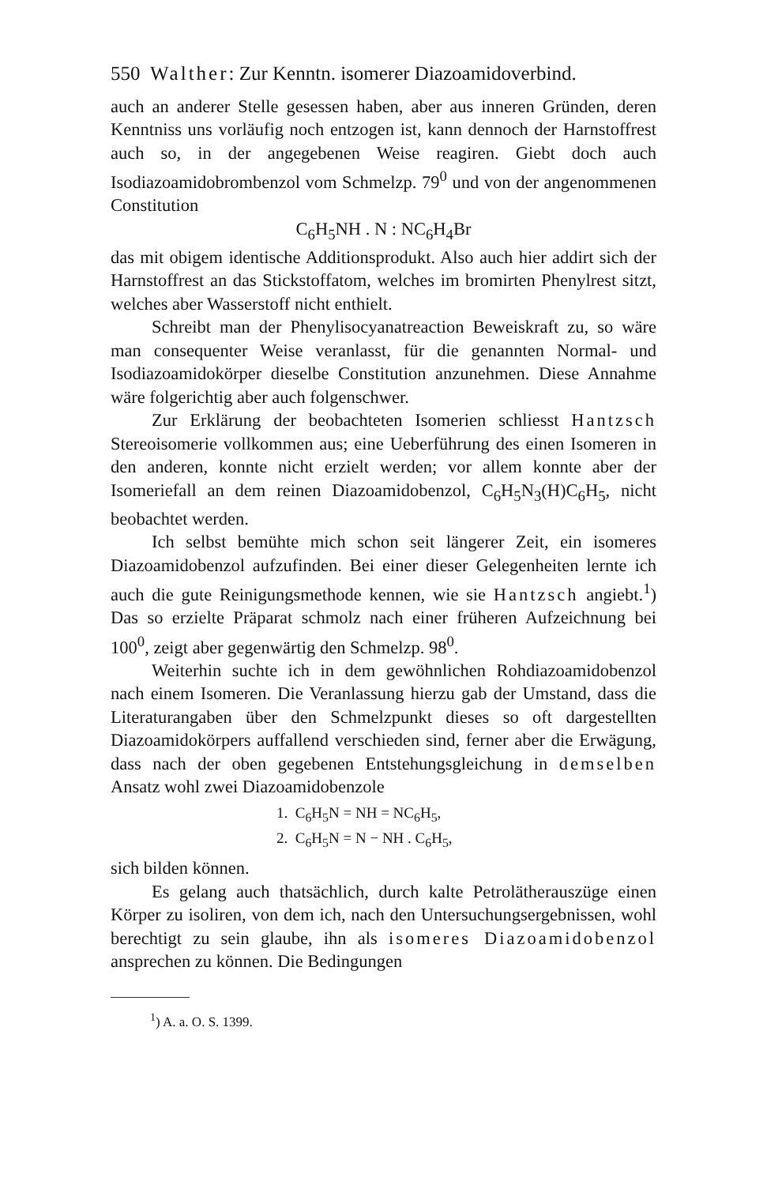550 Walther: Zur Kenntn. isomerer Diazoamidoverbind.
auch an anderer Stelle gesessen haben, aber aus inneren Gründen, deren Kenntniss uns vorläufig noch entzogen ist, kann dennoch der Harnstoffrest auch so, in der angegebenen Weise reagiren. Giebt doch auch Isodiazoamidobrombenzol vom Schmelzp. 79<sup>0</sup> und von der angenommenen Constitution
C<sub>6</sub>H<sub>5</sub>NH . N : NC<sub>6</sub>H<sub>4</sub>Br
das mit obigem identische Additionsprodukt. Also auch hier addirt sich der Harnstoffrest an das Stickstoffatom, welches im bromirten Phenylrest sitzt, welches aber Wasserstoff nicht enthielt.
Schreibt man der Phenylisocyanatreaction Beweiskraft zu, so wäre man consequenter Weise veranlasst, für die genannten Normal- und Isodiazoamidokörper dieselbe Constitution anzunehmen. Diese Annahme wäre folgerichtig aber auch folgenschwer.
Zur Erklärung der beobachteten Isomerien schliesst Hantzsch Stereoisomerie vollkommen aus; eine Ueberführung des einen Isomeren in den anderen, konnte nicht erzielt werden; vor allem konnte aber der Isomeriefall an dem reinen Diazoamidobenzol, C<sub>6</sub>H<sub>5</sub>N<sub>3</sub>(H)C<sub>6</sub>H<sub>5</sub>, nicht beobachtet werden.
Ich selbst bemühte mich schon seit längerer Zeit, ein isomeres Diazoamidobenzol aufzufinden. Bei einer dieser Gelegenheiten lernte ich auch die gute Reinigungsmethode kennen, wie sie Hantzsch angiebt.<sup>1</sup>) Das so erzielte Präparat schmolz nach einer früheren Aufzeichnung bei 100<sup>0</sup>, zeigt aber gegenwärtig den Schmelzp. 98<sup>0</sup>.
Weiterhin suchte ich in dem gewöhnlichen Rohdiazoamidobenzol nach einem Isomeren. Die Veranlassung hierzu gab der Umstand, dass die Literaturangaben über den Schmelzpunkt dieses so oft dargestellten Diazoamidokörpers auffallend verschieden sind, ferner aber die Erwägung, dass nach der oben gegebenen Entstehungsgleichung in demselben Ansatz wohl zwei Diazoamidobenzole
1. C<sub>6</sub>H<sub>5</sub>N = NH = NC<sub>6</sub>H<sub>5</sub>,
2. C<sub>6</sub>H<sub>5</sub>N = N − NH . C<sub>6</sub>H<sub>5</sub>,
sich bilden können.
Es gelang auch thatsächlich, durch kalte Petrolätherauszüge einen Körper zu isoliren, von dem ich, nach den Untersuchungsergebnissen, wohl berechtigt zu sein glaube, ihn als isomeres Diazoamidobenzol ansprechen zu können. Die Bedingungen
<sup>1</sup>) A. a. O. S. 1399.